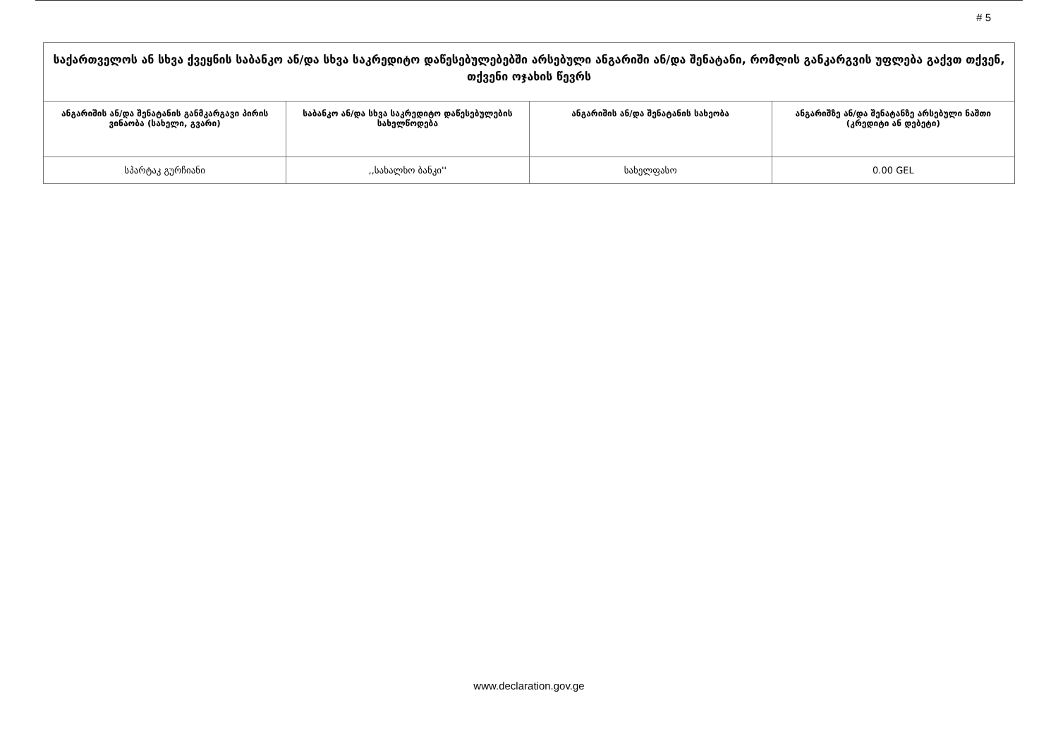# 5
| საქართველოს ან სხვა ქვეყნის საბანკო ან/და სხვა საკრედიტო დაწესებულებებში არსებული ანგარიში ან/და შენატანი, რომლის განკარგვის უფლება გაქვთ თქვენ, თქვენი ოჯახის წევრს | | | |
| --- | --- | --- | --- |
| ანგარიშის ან/და შენატანის განმკარგავი პირის ვინაობა (სახელი, გვარი) | საბანკო ან/და სხვა საკრედიტო დაწესებულების სახელწოდება | ანგარიშის ან/და შენატანის სახეობა | ანგარიშზე ან/და შენატანზე არსებული ნაშთი (კრედიტი ან დებეტი) |
| სპარტაკ გურჩიანი | ,,სახალხო ბანკი'' | სახელფასო | 0.00 GEL |
www.declaration.gov.ge